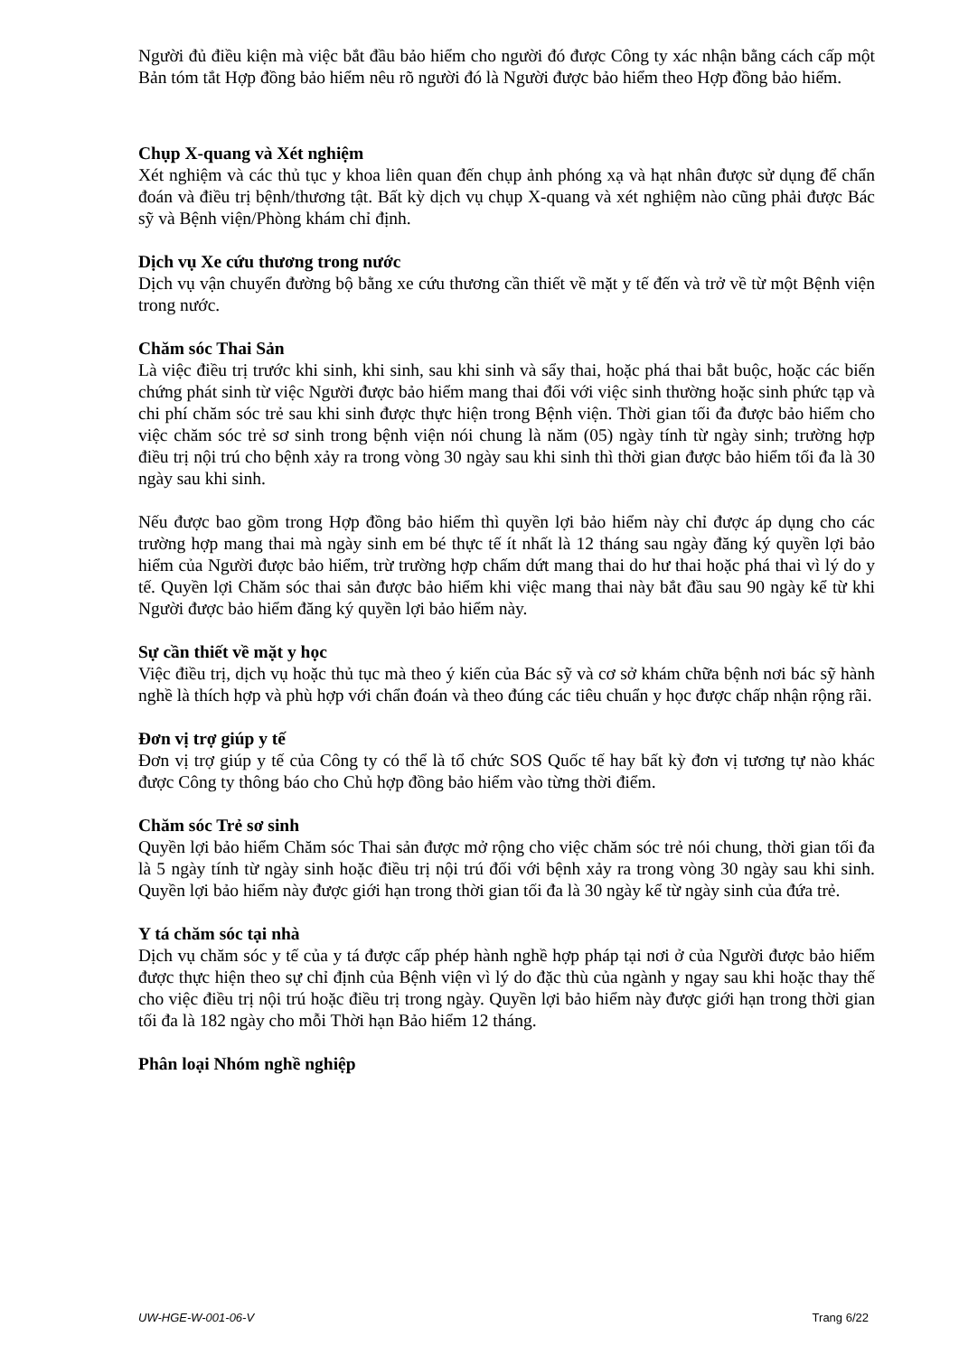Người đủ điều kiện mà việc bắt đầu bảo hiểm cho người đó được Công ty xác nhận bằng cách cấp một Bản tóm tắt Hợp đồng bảo hiểm nêu rõ người đó là Người được bảo hiểm theo Hợp đồng bảo hiểm.
Chụp X-quang và Xét nghiệm
Xét nghiệm và các thủ tục y khoa liên quan đến chụp ảnh phóng xạ và hạt nhân được sử dụng để chẩn đoán và điều trị bệnh/thương tật. Bất kỳ dịch vụ chụp X-quang và xét nghiệm nào cũng phải được Bác sỹ và Bệnh viện/Phòng khám chỉ định.
Dịch vụ Xe cứu thương trong nước
Dịch vụ vận chuyển đường bộ bằng xe cứu thương cần thiết về mặt y tế đến và trở về từ một Bệnh viện trong nước.
Chăm sóc Thai Sản
Là việc điều trị trước khi sinh, khi sinh, sau khi sinh và sẩy thai, hoặc phá thai bắt buộc, hoặc các biến chứng phát sinh từ việc Người được bảo hiểm mang thai đối với việc sinh thường hoặc sinh phức tạp và chi phí chăm sóc trẻ sau khi sinh được thực hiện trong Bệnh viện. Thời gian tối đa được bảo hiểm cho việc chăm sóc trẻ sơ sinh trong bệnh viện nói chung là năm (05) ngày tính từ ngày sinh; trường hợp điều trị nội trú cho bệnh xảy ra trong vòng 30 ngày sau khi sinh thì thời gian được bảo hiểm tối đa là 30 ngày sau khi sinh.
Nếu được bao gồm trong Hợp đồng bảo hiểm thì quyền lợi bảo hiểm này chỉ được áp dụng cho các trường hợp mang thai mà ngày sinh em bé thực tế ít nhất là 12 tháng sau ngày đăng ký quyền lợi bảo hiểm của Người được bảo hiểm, trừ trường hợp chấm dứt mang thai do hư thai hoặc phá thai vì lý do y tế. Quyền lợi Chăm sóc thai sản được bảo hiểm khi việc mang thai này bắt đầu sau 90 ngày kể từ khi Người được bảo hiểm đăng ký quyền lợi bảo hiểm này.
Sự cần thiết về mặt y học
Việc điều trị, dịch vụ hoặc thủ tục mà theo ý kiến của Bác sỹ và cơ sở khám chữa bệnh nơi bác sỹ hành nghề là thích hợp và phù hợp với chẩn đoán và theo đúng các tiêu chuẩn y học được chấp nhận rộng rãi.
Đơn vị trợ giúp y tế
Đơn vị trợ giúp y tế của Công ty có thể là tổ chức SOS Quốc tế hay bất kỳ đơn vị tương tự nào khác được Công ty thông báo cho Chủ hợp đồng bảo hiểm vào từng thời điểm.
Chăm sóc Trẻ sơ sinh
Quyền lợi bảo hiểm Chăm sóc Thai sản được mở rộng cho việc chăm sóc trẻ nói chung, thời gian tối đa là 5 ngày tính từ ngày sinh hoặc điều trị nội trú đối với bệnh xảy ra trong vòng 30 ngày sau khi sinh. Quyền lợi bảo hiểm này được giới hạn trong thời gian tối đa là 30 ngày kể từ ngày sinh của đứa trẻ.
Y tá chăm sóc tại nhà
Dịch vụ chăm sóc y tế của y tá được cấp phép hành nghề hợp pháp tại nơi ở của Người được bảo hiểm được thực hiện theo sự chỉ định của Bệnh viện vì lý do đặc thù của ngành y ngay sau khi hoặc thay thế cho việc điều trị nội trú hoặc điều trị trong ngày. Quyền lợi bảo hiểm này được giới hạn trong thời gian tối đa là 182 ngày cho mỗi Thời hạn Bảo hiểm 12 tháng.
Phân loại Nhóm nghề nghiệp
UW-HGE-W-001-06-V Trang 6/22